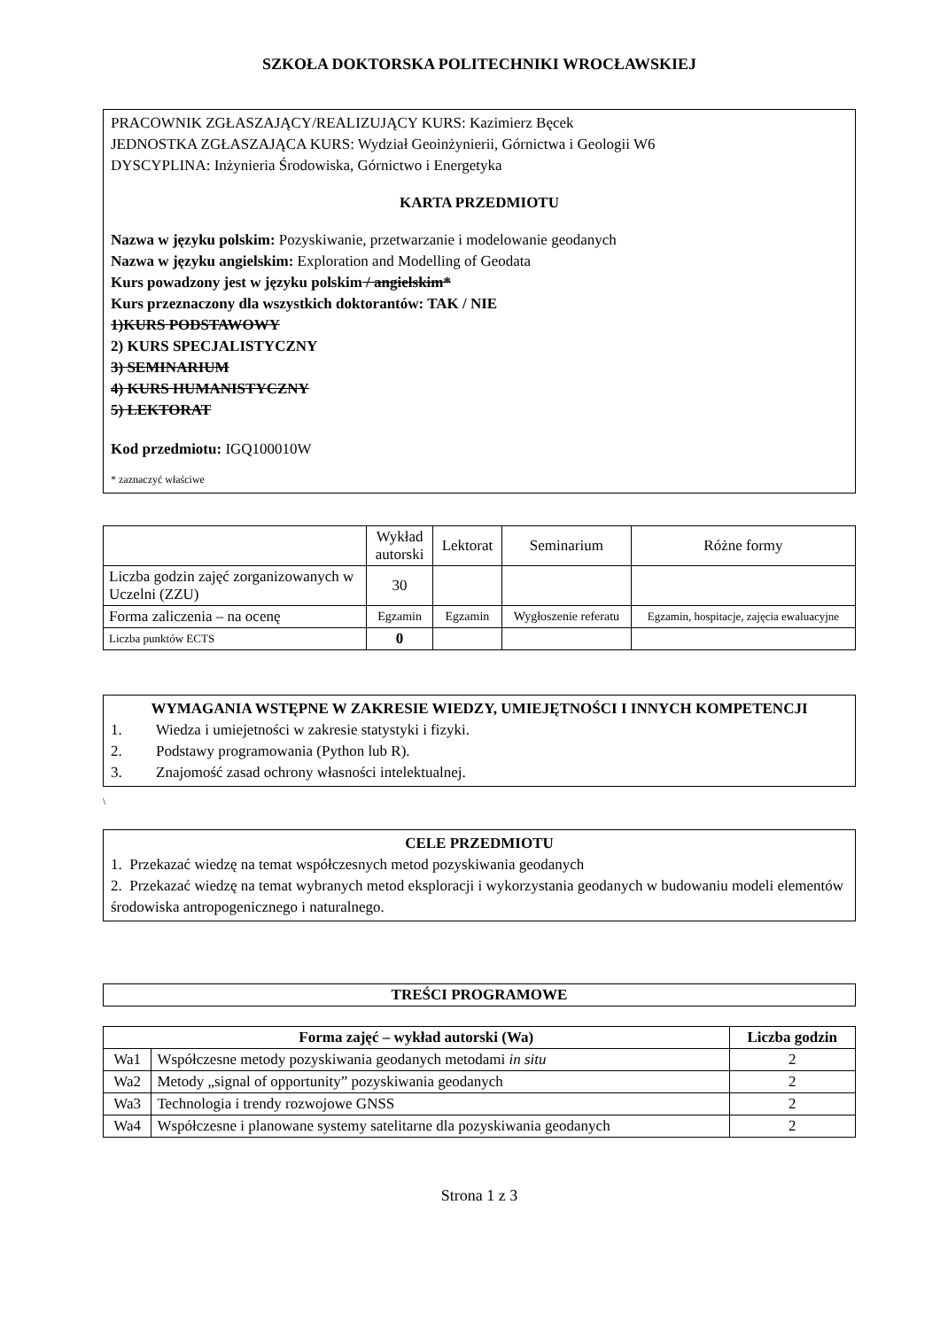SZKOŁA DOKTORSKA POLITECHNIKI WROCŁAWSKIEJ
PRACOWNIK ZGŁASZAJĄCY/REALIZUJĄCY KURS: Kazimierz Bęcek
JEDNOSTKA ZGŁASZAJĄCA KURS: Wydział Geoinżynierii, Górnictwa i Geologii W6
DYSCYPLINA: Inżynieria Środowiska, Górnictwo i Energetyka
KARTA PRZEDMIOTU
Nazwa w języku polskim: Pozyskiwanie, przetwarzanie i modelowanie geodanych
Nazwa w języku angielskim: Exploration and Modelling of Geodata
Kurs powadzony jest w języku polskim / angielskim*
Kurs przeznaczony dla wszystkich doktorantów: TAK / NIE
1)KURS PODSTAWOWY
2) KURS SPECJALISTYCZNY
3) SEMINARIUM
4) KURS HUMANISTYCZNY
5) LEKTORAT
Kod przedmiotu: IGQ100010W
* zaznaczyć właściwe
| | Wykład autorski | Lektorat | Seminarium | Różne formy |
| Liczba godzin zajęć zorganizowanych w Uczelni (ZZU) | 30 | | | |
| Forma zaliczenia – na ocenę | Egzamin | Egzamin | Wygłoszenie referatu | Egzamin, hospitacje, zajęcia ewaluacyjne |
| Liczba punktów ECTS | 0 | | | |
WYMAGANIA WSTĘPNE W ZAKRESIE WIEDZY, UMIEJĘTNOŚCI I INNYCH KOMPETENCJI
1. Wiedza i umiejetności w zakresie statystyki i fizyki.
2. Podstawy programowania (Python lub R).
3. Znajomość zasad ochrony własności intelektualnej.
\
CELE PRZEDMIOTU
1. Przekazać wiedzę na temat współczesnych metod pozyskiwania geodanych
2. Przekazać wiedzę na temat wybranych metod eksploracji i wykorzystania geodanych w budowaniu modeli elementów środowiska antropogenicznego i naturalnego.
| TREŚCI PROGRAMOWE |
| Forma zajęć – wykład autorski (Wa) | | Liczba godzin |
| --- | --- | --- |
| Wa1 | Współczesne metody pozyskiwania geodanych metodami in situ | 2 |
| Wa2 | Metody „signal of opportunity” pozyskiwania geodanych | 2 |
| Wa3 | Technologia i trendy rozwojowe GNSS | 2 |
| Wa4 | Współczesne i planowane systemy satelitarne dla pozyskiwania geodanych | 2 |
Strona 1 z 3